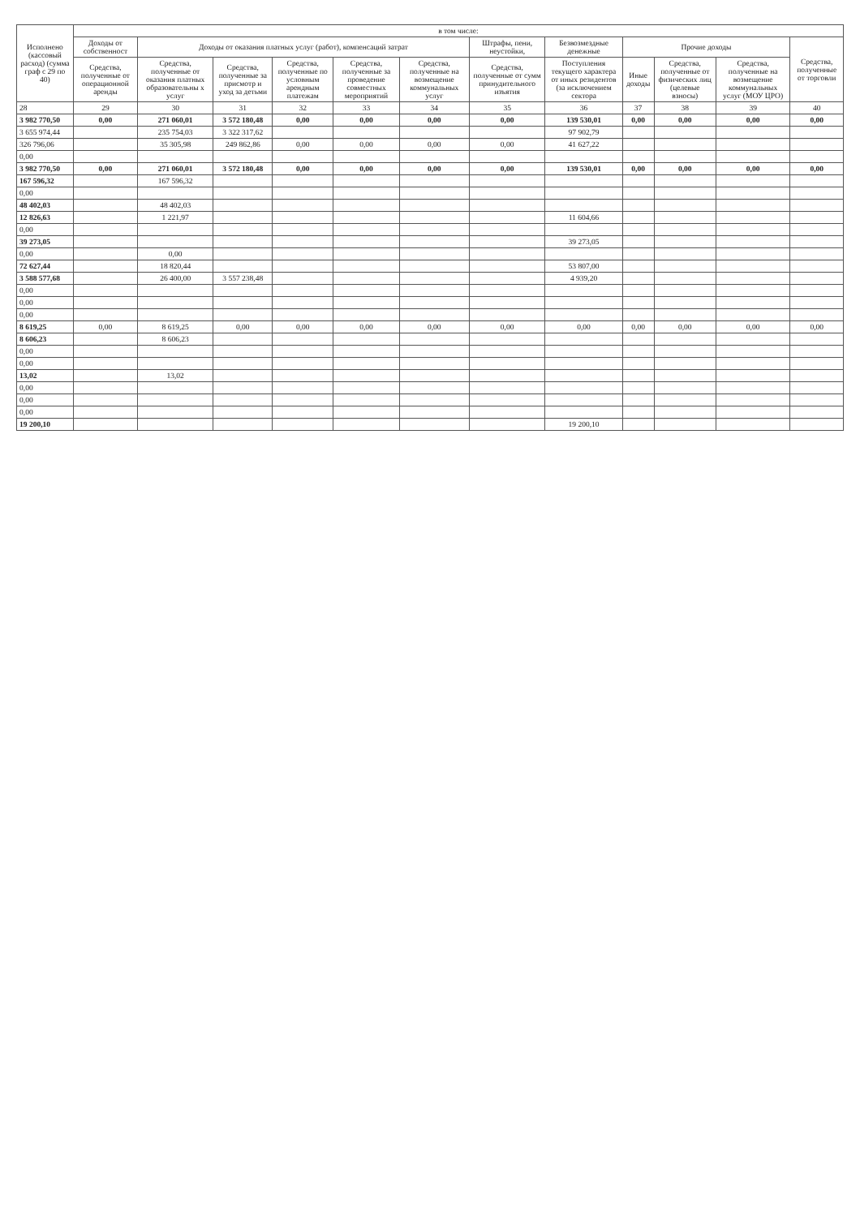| Исполнено (кассовый расход) (сумма граф с 29 по 40) | в том числе: | | | | | | | | | | | |
| --- | --- | --- | --- | --- | --- | --- | --- | --- | --- | --- | --- | --- |
| | Доходы от собственност | Доходы от оказания платных услуг (работ), компенсаций затрат | | | | | Штрафы, пени, неустойки, | Безвозмездные денежные | Прочие доходы | | | Средства, полученные от торговли |
| | Средства, полученные от операционной аренды | Средства, полученные от оказания платных образовательны х услуг | Средства, полученные за присмотр и уход за детьми | Средства, полученные по условным арендным платежам | Средства, полученные за проведение совместных мероприятий | Средства, полученные на возмещение коммунальных услуг | Средства, полученные от сумм принудительного изъятия | Поступления текущего характера от иных резидентов (за исключением сектора | Иные доходы | Средства, полученные от физических лиц (целевые взносы) | Средства, полученные на возмещение коммунальных услуг (МОУ ЦРО) | |
| 28 | 29 | 30 | 31 | 32 | 33 | 34 | 35 | 36 | 37 | 38 | 39 | 40 |
| 3 982 770,50 | 0,00 | 271 060,01 | 3 572 180,48 | 0,00 | 0,00 | 0,00 | 0,00 | 139 530,01 | 0,00 | 0,00 | 0,00 | 0,00 |
| 3 655 974,44 | | 235 754,03 | 3 322 317,62 | | | | | 97 902,79 | | | | |
| 326 796,06 | | 35 305,98 | 249 862,86 | 0,00 | 0,00 | 0,00 | 0,00 | 41 627,22 | | | | |
| 0,00 | | | | | | | | | | | | |
| 3 982 770,50 | 0,00 | 271 060,01 | 3 572 180,48 | 0,00 | 0,00 | 0,00 | 0,00 | 139 530,01 | 0,00 | 0,00 | 0,00 | 0,00 |
| 167 596,32 | | 167 596,32 | | | | | | | | | | |
| 0,00 | | | | | | | | | | | | |
| 48 402,03 | | 48 402,03 | | | | | | | | | | |
| 12 826,63 | | 1 221,97 | | | | | | 11 604,66 | | | | |
| 0,00 | | | | | | | | | | | | |
| 39 273,05 | | | | | | | | 39 273,05 | | | | |
| 0,00 | | 0,00 | | | | | | | | | | |
| 72 627,44 | | 18 820,44 | | | | | | 53 807,00 | | | | |
| 3 588 577,68 | | 26 400,00 | 3 557 238,48 | | | | | 4 939,20 | | | | |
| 0,00 | | | | | | | | | | | | |
| 0,00 | | | | | | | | | | | | |
| 0,00 | | | | | | | | | | | | |
| 8 619,25 | 0,00 | 8 619,25 | 0,00 | 0,00 | 0,00 | 0,00 | 0,00 | 0,00 | 0,00 | 0,00 | 0,00 | 0,00 |
| 8 606,23 | | 8 606,23 | | | | | | | | | | |
| 0,00 | | | | | | | | | | | | |
| 0,00 | | | | | | | | | | | | |
| 13,02 | | 13,02 | | | | | | | | | | |
| 0,00 | | | | | | | | | | | | |
| 0,00 | | | | | | | | | | | | |
| 0,00 | | | | | | | | | | | | |
| 19 200,10 | | | | | | | | 19 200,10 | | | | |